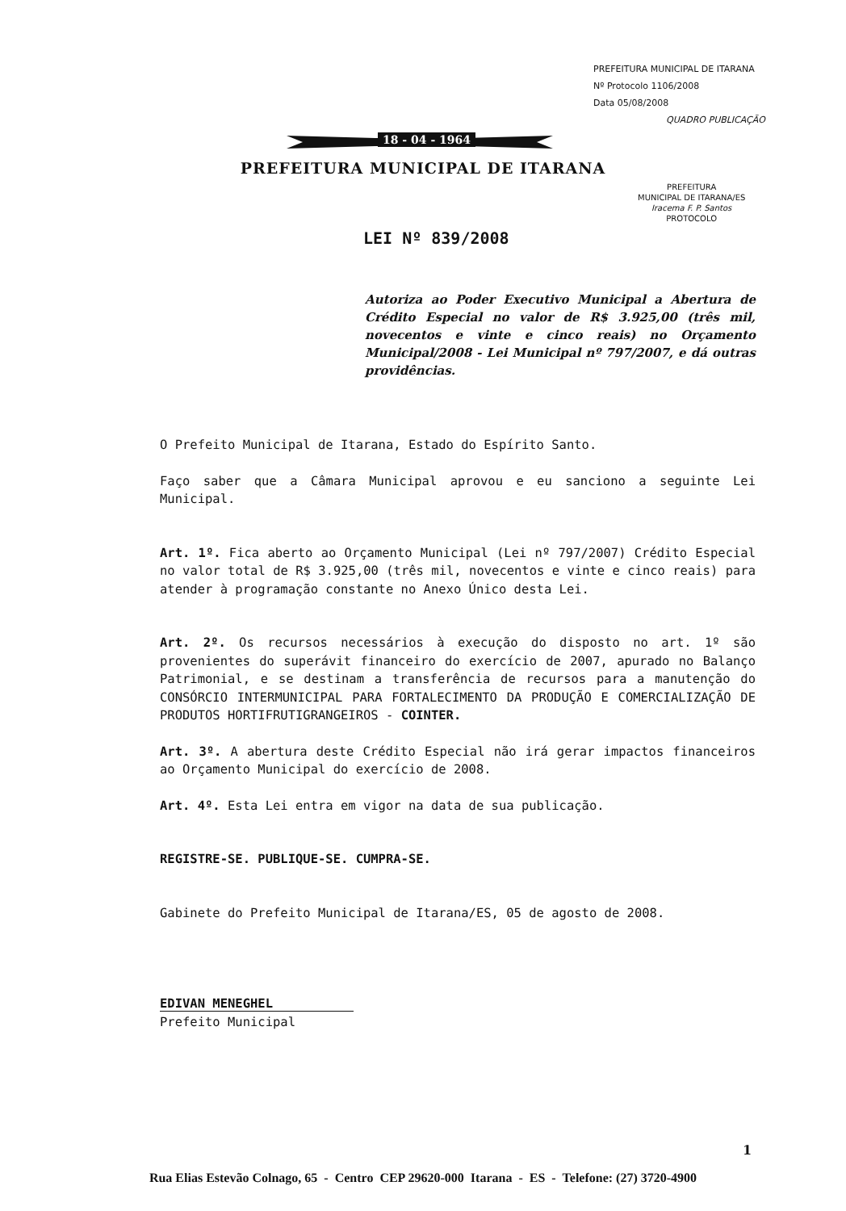PREFEITURA MUNICIPAL DE ITARANA
Nº Protocolo 1106/2008
Data 05/08/2008
QUADRO PUBLICAÇÃO
PREFEITURA
MUNICIPAL DE ITARANA/ES
Iracema F. P. Santos
PROTOCOLO
18 - 04 - 1964
PREFEITURA MUNICIPAL DE ITARANA
LEI Nº 839/2008
Autoriza ao Poder Executivo Municipal a Abertura de Crédito Especial no valor de R$ 3.925,00 (três mil, novecentos e vinte e cinco reais) no Orçamento Municipal/2008 - Lei Municipal nº 797/2007, e dá outras providências.
O Prefeito Municipal de Itarana, Estado do Espírito Santo.
Faço saber que a Câmara Municipal aprovou e eu sanciono a seguinte Lei Municipal.
Art. 1º. Fica aberto ao Orçamento Municipal (Lei nº 797/2007) Crédito Especial no valor total de R$ 3.925,00 (três mil, novecentos e vinte e cinco reais) para atender à programação constante no Anexo Único desta Lei.
Art. 2º. Os recursos necessários à execução do disposto no art. 1º são provenientes do superávit financeiro do exercício de 2007, apurado no Balanço Patrimonial, e se destinam a transferência de recursos para a manutenção do CONSÓRCIO INTERMUNICIPAL PARA FORTALECIMENTO DA PRODUÇÃO E COMERCIALIZAÇÃO DE PRODUTOS HORTIFRUTIGRANGEIROS - COINTER.
Art. 3º. A abertura deste Crédito Especial não irá gerar impactos financeiros ao Orçamento Municipal do exercício de 2008.
Art. 4º. Esta Lei entra em vigor na data de sua publicação.
REGISTRE-SE. PUBLIQUE-SE. CUMPRA-SE.
Gabinete do Prefeito Municipal de Itarana/ES, 05 de agosto de 2008.
EDIVAN MENEGHEL
Prefeito Municipal
1
Rua Elias Estevão Colnago, 65 - Centro CEP 29620-000 Itarana - ES - Telefone: (27) 3720-4900